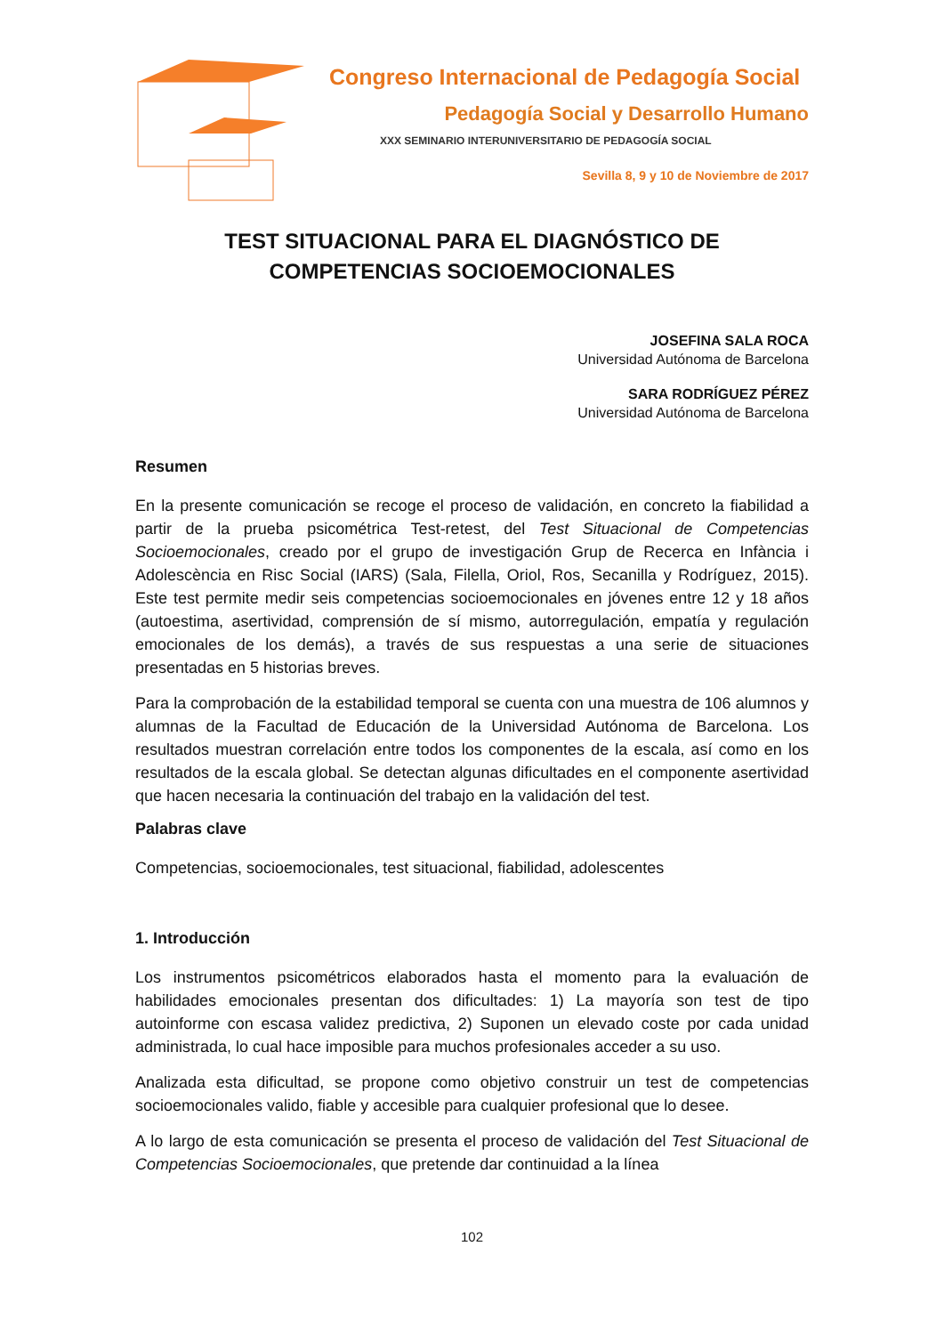Congreso Internacional de Pedagogía Social
Pedagogía Social y Desarrollo Humano
XXX SEMINARIO INTERUNIVERSITARIO DE PEDAGOGÍA SOCIAL
Sevilla 8, 9 y 10 de Noviembre de 2017
TEST SITUACIONAL PARA EL DIAGNÓSTICO DE
COMPETENCIAS SOCIOEMOCIONALES
JOSEFINA SALA ROCA
Universidad Autónoma de Barcelona
SARA RODRÍGUEZ PÉREZ
Universidad Autónoma de Barcelona
Resumen
En la presente comunicación se recoge el proceso de validación, en concreto la fiabilidad a partir de la prueba psicométrica Test-retest, del Test Situacional de Competencias Socioemocionales, creado por el grupo de investigación Grup de Recerca en Infància i Adolescència en Risc Social (IARS) (Sala, Filella, Oriol, Ros, Secanilla y Rodríguez, 2015). Este test permite medir seis competencias socioemocionales en jóvenes entre 12 y 18 años (autoestima, asertividad, comprensión de sí mismo, autorregulación, empatía y regulación emocionales de los demás), a través de sus respuestas a una serie de situaciones presentadas en 5 historias breves.
Para la comprobación de la estabilidad temporal se cuenta con una muestra de 106 alumnos y alumnas de la Facultad de Educación de la Universidad Autónoma de Barcelona. Los resultados muestran correlación entre todos los componentes de la escala, así como en los resultados de la escala global. Se detectan algunas dificultades en el componente asertividad que hacen necesaria la continuación del trabajo en la validación del test.
Palabras clave
Competencias, socioemocionales, test situacional, fiabilidad, adolescentes
1. Introducción
Los instrumentos psicométricos elaborados hasta el momento para la evaluación de habilidades emocionales presentan dos dificultades: 1) La mayoría son test de tipo autoinforme con escasa validez predictiva, 2) Suponen un elevado coste por cada unidad administrada, lo cual hace imposible para muchos profesionales acceder a su uso.
Analizada esta dificultad, se propone como objetivo construir un test de competencias socioemocionales valido, fiable y accesible para cualquier profesional que lo desee.
A lo largo de esta comunicación se presenta el proceso de validación del Test Situacional de Competencias Socioemocionales, que pretende dar continuidad a la línea
102